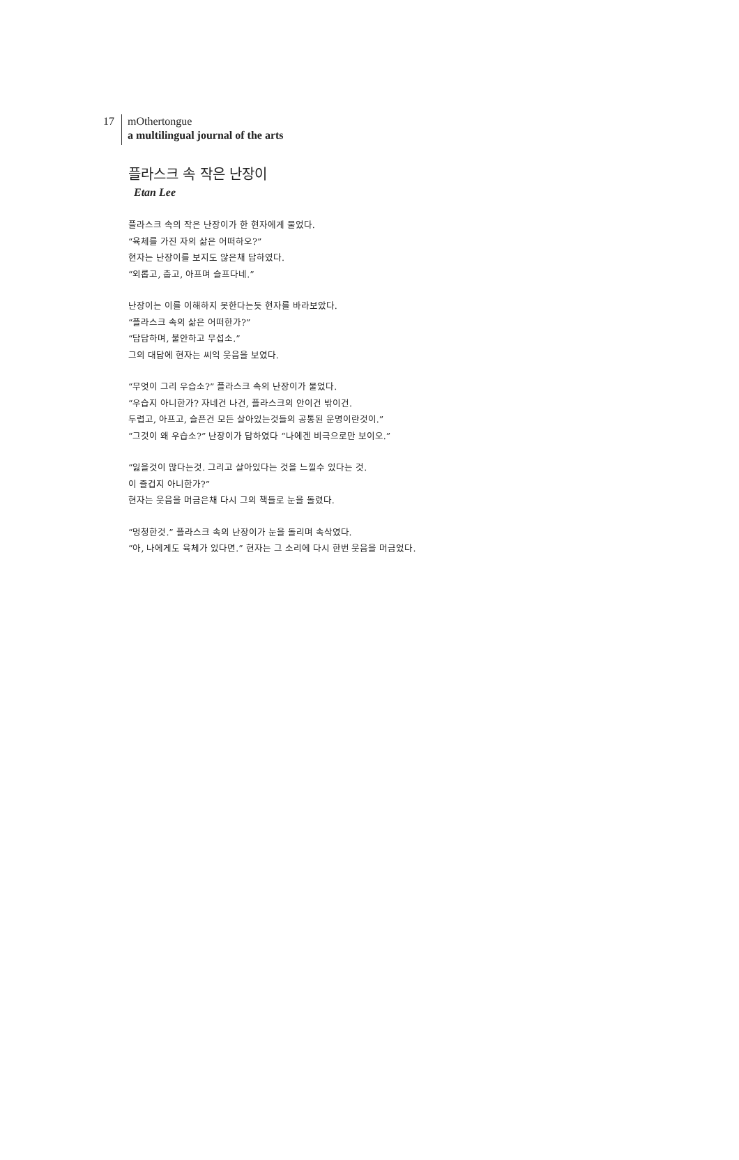17
mOthertongue
a multilingual journal of the arts
플라스크 속 작은 난장이
Etan Lee
플라스크 속의 작은 난장이가 한 현자에게 물었다.
“육체를 가진 자의 삶은 어떠하오?”
현자는 난장이를 보지도 않은채 답하였다.
“외롭고, 춥고, 아프며 슬프다네.”
난장이는 이를 이해하지 못한다는듯 현자를 바라보았다.
“플라스크 속의 삶은 어떠한가?”
“답답하며, 불안하고 무섭소.”
그의 대답에 현자는 씨익 웃음을 보였다.
“무엇이 그리 우습소?” 플라스크 속의 난장이가 물었다.
“우습지 아니한가? 자네건 나건, 플라스크의 안이건 밖이건.
두렵고, 아프고, 슬픈건 모든 살아있는것들의 공통된 운명이란것이.”
“그것이 왜 우습소?” 난장이가 답하였다 “나에겐 비극으로만 보이오.”
“잃을것이 많다는것. 그리고 살아있다는 것을 느낄수 있다는 것.
이 즐겁지 아니한가?”
현자는 웃음을 머금은채 다시 그의 책들로 눈을 돌렸다.
“멍청한것.” 플라스크 속의 난장이가 눈을 돌리며 속삭였다.
“아, 나에게도 육체가 있다면.” 현자는 그 소리에 다시 한번 웃음을 머금었다.